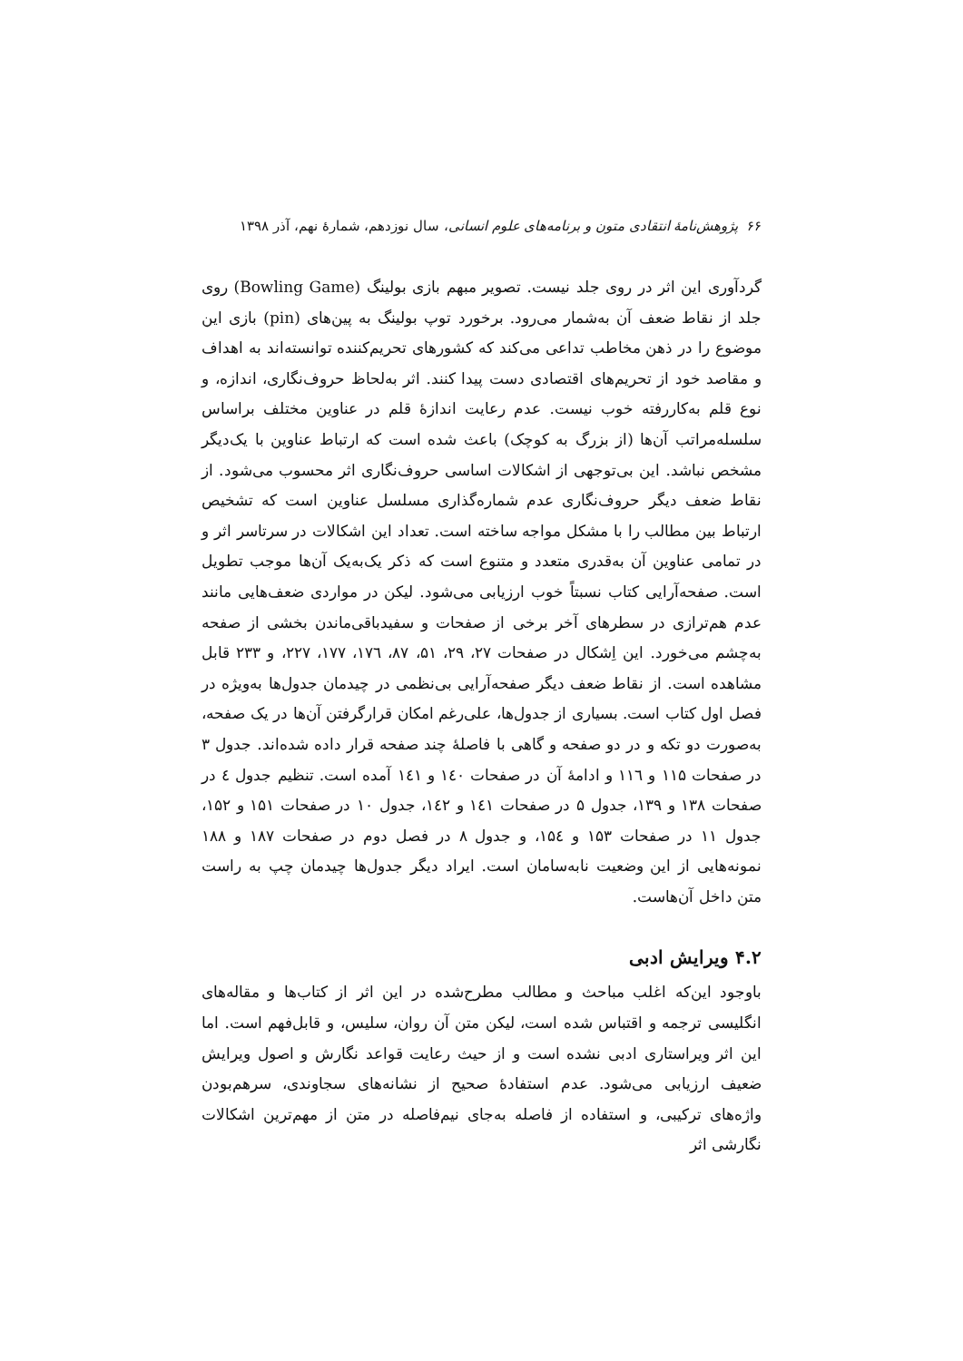۶۶ پژوهش‌نامهٔ انتقادی متون و برنامه‌های علوم انسانی، سال نوزدهم، شمارهٔ نهم، آذر ۱۳۹۸
گردآوری این اثر در روی جلد نیست. تصویر مبهم بازی بولینگ (Bowling Game) روی جلد از نقاط ضعف آن به‌شمار می‌رود. برخورد توپ بولینگ به پین‌های (pin) بازی این موضوع را در ذهن مخاطب تداعی می‌کند که کشورهای تحریم‌کننده توانسته‌اند به اهداف و مقاصد خود از تحریم‌های اقتصادی دست پیدا کنند. اثر به‌لحاظ حروف‌نگاری، اندازه، و نوع قلم به‌کاررفته خوب نیست. عدم رعایت اندازهٔ قلم در عناوین مختلف براساس سلسله‌مراتب آن‌ها (از بزرگ به کوچک) باعث شده است که ارتباط عناوین با یک‌دیگر مشخص نباشد. این بی‌توجهی از اشکالات اساسی حروف‌نگاری اثر محسوب می‌شود. از نقاط ضعف دیگر حروف‌نگاری عدم شماره‌گذاری مسلسل عناوین است که تشخیص ارتباط بین مطالب را با مشکل مواجه ساخته است. تعداد این اشکالات در سرتاسر اثر و در تمامی عناوین آن به‌قدری متعدد و متنوع است که ذکر یک‌به‌یک آن‌ها موجب تطویل است. صفحه‌آرایی کتاب نسبتاً خوب ارزیابی می‌شود. لیکن در مواردی ضعف‌هایی مانند عدم هم‌ترازی در سطرهای آخر برخی از صفحات و سفیدباقی‌ماندن بخشی از صفحه به‌چشم می‌خورد. این اِشکال در صفحات ۲۷، ۲۹، ۵۱، ۸۷، ۱۷٦، ۱۷۷، ۲۲۷، و ۲۳۳ قابل مشاهده است. از نقاط ضعف دیگر صفحه‌آرایی بی‌نظمی در چیدمان جدول‌ها به‌ویژه در فصل اول کتاب است. بسیاری از جدول‌ها، علی‌رغم امکان قرارگرفتن آن‌ها در یک صفحه، به‌صورت دو تکه و در دو صفحه و گاهی با فاصلهٔ چند صفحه قرار داده شده‌اند. جدول ۳ در صفحات ۱۱۵ و ۱۱٦ و ادامهٔ آن در صفحات ۱٤۰ و ۱٤۱ آمده است. تنظیم جدول ٤ در صفحات ۱۳۸ و ۱۳۹، جدول ۵ در صفحات ۱٤۱ و ۱٤۲، جدول ۱۰ در صفحات ۱۵۱ و ۱۵۲، جدول ۱۱ در صفحات ۱۵۳ و ۱۵٤، و جدول ۸ در فصل دوم در صفحات ۱۸۷ و ۱۸۸ نمونه‌هایی از این وضعیت نابه‌سامان است. ایراد دیگر جدول‌ها چیدمان چپ به راست متن داخل آن‌هاست.
۴.۲ ویرایش ادبی
باوجود این‌که اغلب مباحث و مطالب مطرح‌شده در این اثر از کتاب‌ها و مقاله‌های انگلیسی ترجمه و اقتباس شده است، لیکن متن آن روان، سلیس، و قابل‌فهم است. اما این اثر ویراستاری ادبی نشده است و از حیث رعایت قواعد نگارش و اصول ویرایش ضعیف ارزیابی می‌شود. عدم استفادهٔ صحیح از نشانه‌های سجاوندی، سرهم‌بودن واژه‌های ترکیبی، و استفاده از فاصله به‌جای نیم‌فاصله در متن از مهم‌ترین اشکالات نگارشی اثر